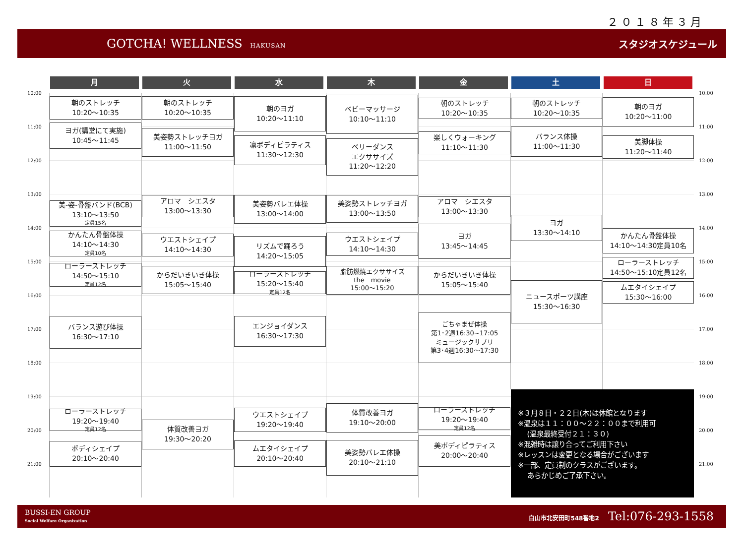２０１８年３月
GOTCHA! WELLNESS HAKUSAN
スタジオスケジュール
月 火 水 木 金 土 日
10:00
11:00
12:00
13:00
14:00
15:00
16:00
17:00
18:00
19:00
20:00
21:00
朝のストレッチ
10:20〜10:35
ヨガ(講堂にて実施)
10:45〜11:45
美-姿-骨盤バンド(BCB)
13:10〜13:50
定員15名
かんたん骨盤体操
14:10〜14:30
定員10名
ローラーストレッチ
14:50〜15:10
定員12名
バランス遊び体操
16:30〜17:10
ローラーストレッチ
19:20〜19:40
定員12名
ボディシェイプ
20:10〜20:40
朝のストレッチ
10:20〜10:35
美姿勢ストレッチヨガ
11:00〜11:50
アロマ　シエスタ
13:00〜13:30
ウエストシェイプ
14:10〜14:30
からだいきいき体操
15:05〜15:40
体質改善ヨガ
19:30〜20:20
朝のヨガ
10:20〜11:10
凛ボディピラティス
11:30〜12:30
美姿勢バレエ体操
13:00〜14:00
リズムで踊ろう
14:20〜15:05
ローラーストレッチ
15:20〜15:40
定員12名
エンジョイダンス
16:30〜17:30
ウエストシェイプ
19:20〜19:40
ムエタイシェイプ
20:10〜20:40
ベビーマッサージ
10:10〜11:10
ベリーダンス
エクササイズ
11:20〜12:20
美姿勢ストレッチヨガ
13:00〜13:50
ウエストシェイプ
14:10〜14:30
脂肪燃焼エクササイズ
the　movie
15:00〜15:20
体質改善ヨガ
19:10〜20:00
美姿勢バレエ体操
20:10〜21:10
朝のストレッチ
10:20〜10:35
楽しくウォーキング
11:10〜11:30
アロマ　シエスタ
13:00〜13:30
ヨガ
13:45〜14:45
からだいきいき体操
15:05〜15:40
ごちゃまぜ体操
第1･2週16:30~17:05
ミュージックサプリ
第3･4週16:30〜17:30
ローラーストレッチ
19:20〜19:40
定員12名
美ボディピラティス
20:00〜20:40
朝のストレッチ
10:20〜10:35
バランス体操
11:00〜11:30
ヨガ
13:30〜14:10
ニュースポーツ講座
15:30〜16:30
朝のヨガ
10:20〜11:00
美脚体操
11:20〜11:40
かんたん骨盤体操
14:10〜14:30定員10名
ローラーストレッチ
14:50〜15:10定員12名
ムエタイシェイプ
15:30〜16:00
※３月８日・２２日(木)は休館となります
※温泉は１１：００〜２２：００まで利用可
　 (温泉最終受付２１：３０)
※混雑時は譲り合ってご利用下さい
※レッスンは変更となる場合がございます
※一部、定員制のクラスがございます。
　 あらかじめご了承下さい。
10:00
11:00
12:00
13:00
14:00
15:00
16:00
17:00
18:00
19:00
20:00
21:00
BUSSI-EN GROUP
Social Welfare Organization
白山市北安田町548番地2 Tel:076-293-1558